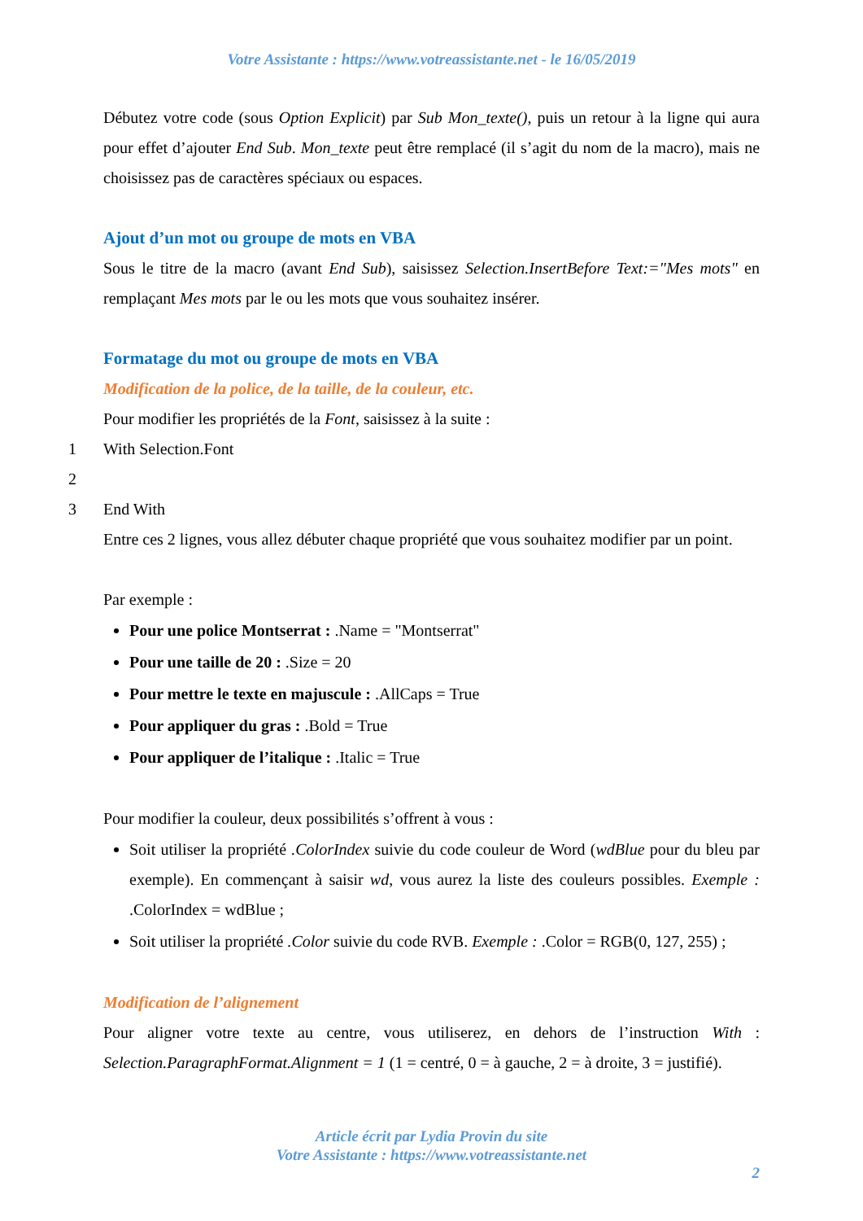Votre Assistante : https://www.votreassistante.net - le 16/05/2019
Débutez votre code (sous Option Explicit) par Sub Mon_texte(), puis un retour à la ligne qui aura pour effet d’ajouter End Sub. Mon_texte peut être remplacé (il s’agit du nom de la macro), mais ne choisissez pas de caractères spéciaux ou espaces.
Ajout d’un mot ou groupe de mots en VBA
Sous le titre de la macro (avant End Sub), saisissez Selection.InsertBefore Text:="Mes mots" en remplaçant Mes mots par le ou les mots que vous souhaitez insérer.
Formatage du mot ou groupe de mots en VBA
Modification de la police, de la taille, de la couleur, etc.
Pour modifier les propriétés de la Font, saisissez à la suite :
1 With Selection.Font
2
3 End With
Entre ces 2 lignes, vous allez débuter chaque propriété que vous souhaitez modifier par un point.
Par exemple :
Pour une police Montserrat : .Name = "Montserrat"
Pour une taille de 20 : .Size = 20
Pour mettre le texte en majuscule : .AllCaps = True
Pour appliquer du gras : .Bold = True
Pour appliquer de l’italique : .Italic = True
Pour modifier la couleur, deux possibilités s’offrent à vous :
Soit utiliser la propriété .ColorIndex suivie du code couleur de Word (wdBlue pour du bleu par exemple). En commençant à saisir wd, vous aurez la liste des couleurs possibles. Exemple : .ColorIndex = wdBlue ;
Soit utiliser la propriété .Color suivie du code RVB. Exemple : .Color = RGB(0, 127, 255) ;
Modification de l’alignement
Pour aligner votre texte au centre, vous utiliserez, en dehors de l’instruction With : Selection.ParagraphFormat.Alignment = 1 (1 = centré, 0 = à gauche, 2 = à droite, 3 = justifié).
Article écrit par Lydia Provin du site
Votre Assistante : https://www.votreassistante.net
2